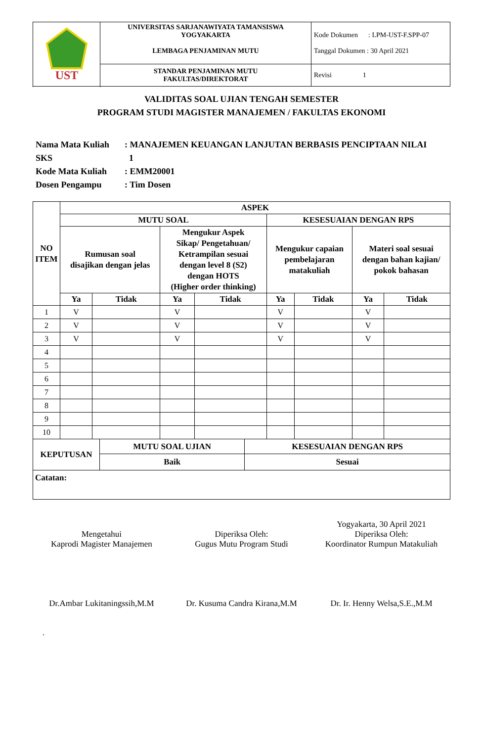| UST | UNIVERSITAS SARJANAWIYATA TAMANSISWA YOGYAKARTA LEMBAGA PENJAMINAN MUTU | Kode Dokumen : LPM-UST-F.SPP-07 Tanggal Dokumen : 30 April 2021 |
| | STANDAR PENJAMINAN MUTU FAKULTAS/DIREKTORAT | Revisi 1 |
VALIDITAS SOAL UJIAN TENGAH SEMESTER
PROGRAM STUDI MAGISTER MANAJEMEN / FAKULTAS EKONOMI
Nama Mata Kuliah: MANAJEMEN KEUANGAN LANJUTAN BERBASIS PENCIPTAAN NILAI
SKS 1
Kode Mata Kuliah: EMM20001
Dosen Pengampu: Tim Dosen
| NO ITEM | ASPEK | | | | | | | |
| --- | --- | --- | --- | --- | --- | --- | --- | --- |
| | MUTU SOAL | | | | KESESUAIAN DENGAN RPS | | | |
| | Rumusan soal disajikan dengan jelas | | Mengukur Aspek Sikap/ Pengetahuan/ Ketrampilan sesuai dengan level 8 (S2) dengan HOTS (Higher order thinking) | | Mengukur capaian pembelajaran matakuliah | | Materi soal sesuai dengan bahan kajian/ pokok bahasan | |
| | Ya | Tidak | Ya | Tidak | Ya | Tidak | Ya | Tidak |
| 1 | V | | V | | V | | V | |
| 2 | V | | V | | V | | V | |
| 3 | V | | V | | V | | V | |
| 4 | | | | | | | | |
| 5 | | | | | | | | |
| 6 | | | | | | | | |
| 7 | | | | | | | | |
| 8 | | | | | | | | |
| 9 | | | | | | | | |
| 10 | | | | | | | | |
| KEPUTUSAN | MUTU SOAL UJIAN | KESESUAIAN DENGAN RPS |
| --- | --- | --- |
| | Baik | Sesuai |
| Catatan: | | |
Mengetahui
Kaprodi Magister Manajemen
Dr.Ambar Lukitaningssih,M.M
Diperiksa Oleh:
Gugus Mutu Program Studi
Dr. Kusuma Candra Kirana,M.M
Yogyakarta, 30 April 2021
Diperiksa Oleh:
Koordinator Rumpun Matakuliah
Dr. Ir. Henny Welsa,S.E.,M.M
.